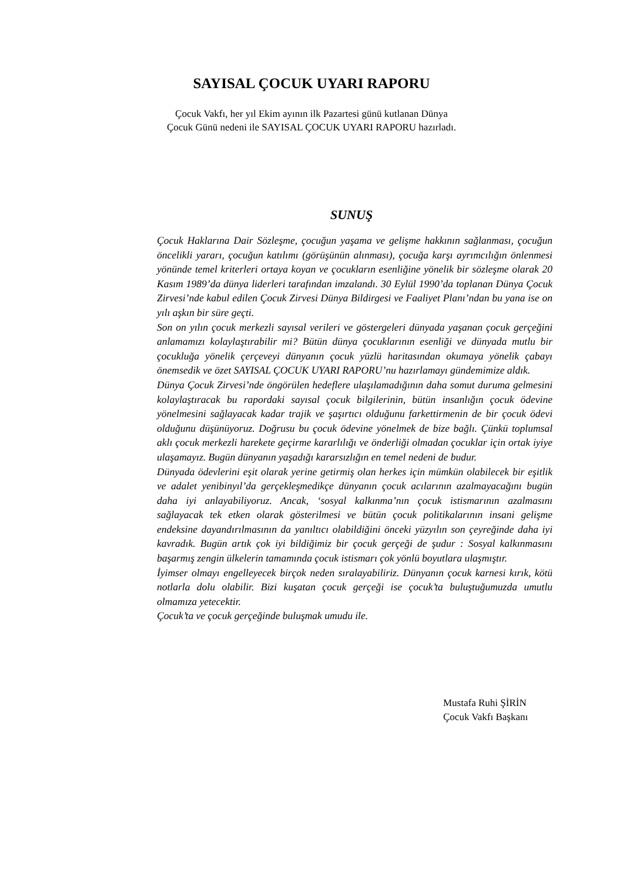SAYISAL ÇOCUK UYARI RAPORU
Çocuk Vakfı, her yıl Ekim ayının ilk Pazartesi günü kutlanan Dünya
Çocuk Günü nedeni ile SAYISAL ÇOCUK UYARI RAPORU hazırladı.
SUNUŞ
Çocuk Haklarına Dair Sözleşme, çocuğun yaşama ve gelişme hakkının sağlanması, çocuğun öncelikli yararı, çocuğun katılımı (görüşünün alınması), çocuğa karşı ayrımcılığın önlenmesi yönünde temel kriterleri ortaya koyan ve çocukların esenliğine yönelik bir sözleşme olarak 20 Kasım 1989’da dünya liderleri tarafından imzalandı. 30 Eylül 1990’da toplanan Dünya Çocuk Zirvesi’nde kabul edilen Çocuk Zirvesi Dünya Bildirgesi ve Faaliyet Planı’ndan bu yana ise on yılı aşkın bir süre geçti.
Son on yılın çocuk merkezli sayısal verileri ve göstergeleri dünyada yaşanan çocuk gerçeğini anlamamızı kolaylaştırabilir mi? Bütün dünya çocuklarının esenliği ve dünyada mutlu bir çocukluğa yönelik çerçeveyi dünyanın çocuk yüzlü haritasından okumaya yönelik çabayı önemsedik ve özet SAYISAL ÇOCUK UYARI RAPORU’nu hazırlamayı gündemimize aldık.
Dünya Çocuk Zirvesi’nde öngörülen hedeflere ulaşılamadığının daha somut duruma gelmesini kolaylaştıracak bu rapordaki sayısal çocuk bilgilerinin, bütün insanlığın çocuk ödevine yönelmesini sağlayacak kadar trajik ve şaşırtıcı olduğunu farkettirmenin de bir çocuk ödevi olduğunu düşünüyoruz. Doğrusu bu çocuk ödevine yönelmek de bize bağlı. Çünkü toplumsal aklı çocuk merkezli harekete geçirme kararlılığı ve önderliği olmadan çocuklar için ortak iyiye ulaşamayız. Bugün dünyanın yaşadığı kararsızlığın en temel nedeni de budur.
Dünyada ödevlerini eşit olarak yerine getirmiş olan herkes için mümkün olabilecek bir eşitlik ve adalet yenibinyıl’da gerçekleşmedikçe dünyanın çocuk acılarının azalmayacağını bugün daha iyi anlayabiliyoruz. Ancak, ‘sosyal kalkınma’nın çocuk istismarının azalmasını sağlayacak tek etken olarak gösterilmesi ve bütün çocuk politikalarının insani gelişme endeksine dayandırılmasının da yanıltıcı olabildiğini önceki yüzyılın son çeyreğinde daha iyi kavradık. Bugün artık çok iyi bildiğimiz bir çocuk gerçeği de şudur : Sosyal kalkınmasını başarmış zengin ülkelerin tamamında çocuk istismarı çok yönlü boyutlara ulaşmıştır.
İyimser olmayı engelleyecek birçok neden sıralayabiliriz. Dünyanın çocuk karnesi kırık, kötü notlarla dolu olabilir. Bizi kuşatan çocuk gerçeği ise çocuk’ta buluştuğumuzda umutlu olmamıza yetecektir.
Çocuk’ta ve çocuk gerçeğinde buluşmak umudu ile.
Mustafa Ruhi ŞİRİN
Çocuk Vakfı Başkanı